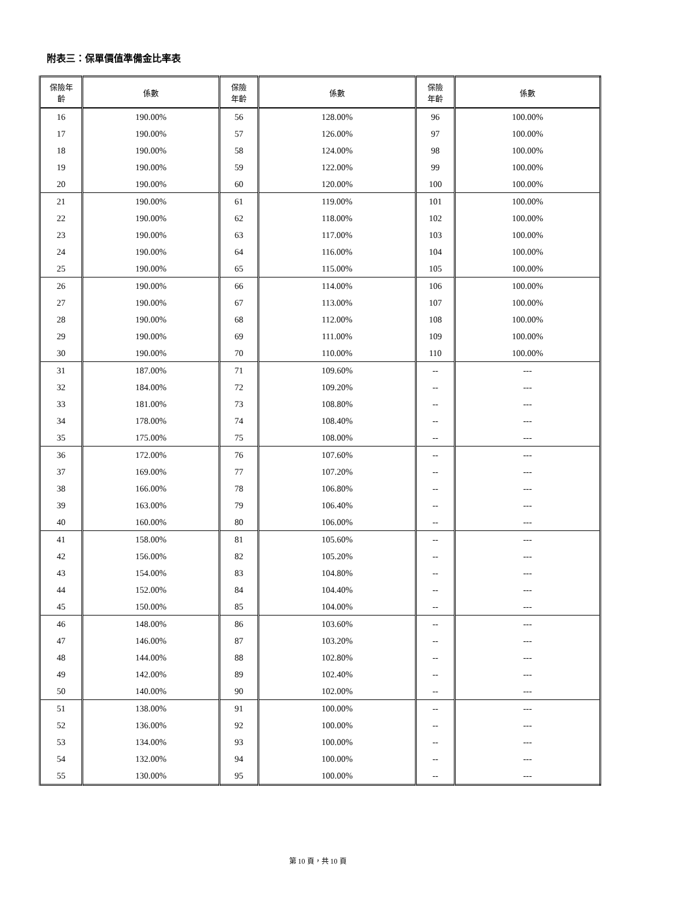附表三：保單價值準備金比率表
| 保險年 齡 | 係數 | 保險 年齡 | 係數 | 保險 年齡 | 係數 |
| --- | --- | --- | --- | --- | --- |
| 16 | 190.00% | 56 | 128.00% | 96 | 100.00% |
| 17 | 190.00% | 57 | 126.00% | 97 | 100.00% |
| 18 | 190.00% | 58 | 124.00% | 98 | 100.00% |
| 19 | 190.00% | 59 | 122.00% | 99 | 100.00% |
| 20 | 190.00% | 60 | 120.00% | 100 | 100.00% |
| 21 | 190.00% | 61 | 119.00% | 101 | 100.00% |
| 22 | 190.00% | 62 | 118.00% | 102 | 100.00% |
| 23 | 190.00% | 63 | 117.00% | 103 | 100.00% |
| 24 | 190.00% | 64 | 116.00% | 104 | 100.00% |
| 25 | 190.00% | 65 | 115.00% | 105 | 100.00% |
| 26 | 190.00% | 66 | 114.00% | 106 | 100.00% |
| 27 | 190.00% | 67 | 113.00% | 107 | 100.00% |
| 28 | 190.00% | 68 | 112.00% | 108 | 100.00% |
| 29 | 190.00% | 69 | 111.00% | 109 | 100.00% |
| 30 | 190.00% | 70 | 110.00% | 110 | 100.00% |
| 31 | 187.00% | 71 | 109.60% | -- | --- |
| 32 | 184.00% | 72 | 109.20% | -- | --- |
| 33 | 181.00% | 73 | 108.80% | -- | --- |
| 34 | 178.00% | 74 | 108.40% | -- | --- |
| 35 | 175.00% | 75 | 108.00% | -- | --- |
| 36 | 172.00% | 76 | 107.60% | -- | --- |
| 37 | 169.00% | 77 | 107.20% | -- | --- |
| 38 | 166.00% | 78 | 106.80% | -- | --- |
| 39 | 163.00% | 79 | 106.40% | -- | --- |
| 40 | 160.00% | 80 | 106.00% | -- | --- |
| 41 | 158.00% | 81 | 105.60% | -- | --- |
| 42 | 156.00% | 82 | 105.20% | -- | --- |
| 43 | 154.00% | 83 | 104.80% | -- | --- |
| 44 | 152.00% | 84 | 104.40% | -- | --- |
| 45 | 150.00% | 85 | 104.00% | -- | --- |
| 46 | 148.00% | 86 | 103.60% | -- | --- |
| 47 | 146.00% | 87 | 103.20% | -- | --- |
| 48 | 144.00% | 88 | 102.80% | -- | --- |
| 49 | 142.00% | 89 | 102.40% | -- | --- |
| 50 | 140.00% | 90 | 102.00% | -- | --- |
| 51 | 138.00% | 91 | 100.00% | -- | --- |
| 52 | 136.00% | 92 | 100.00% | -- | --- |
| 53 | 134.00% | 93 | 100.00% | -- | --- |
| 54 | 132.00% | 94 | 100.00% | -- | --- |
| 55 | 130.00% | 95 | 100.00% | -- | --- |
第 10 頁，共 10 頁